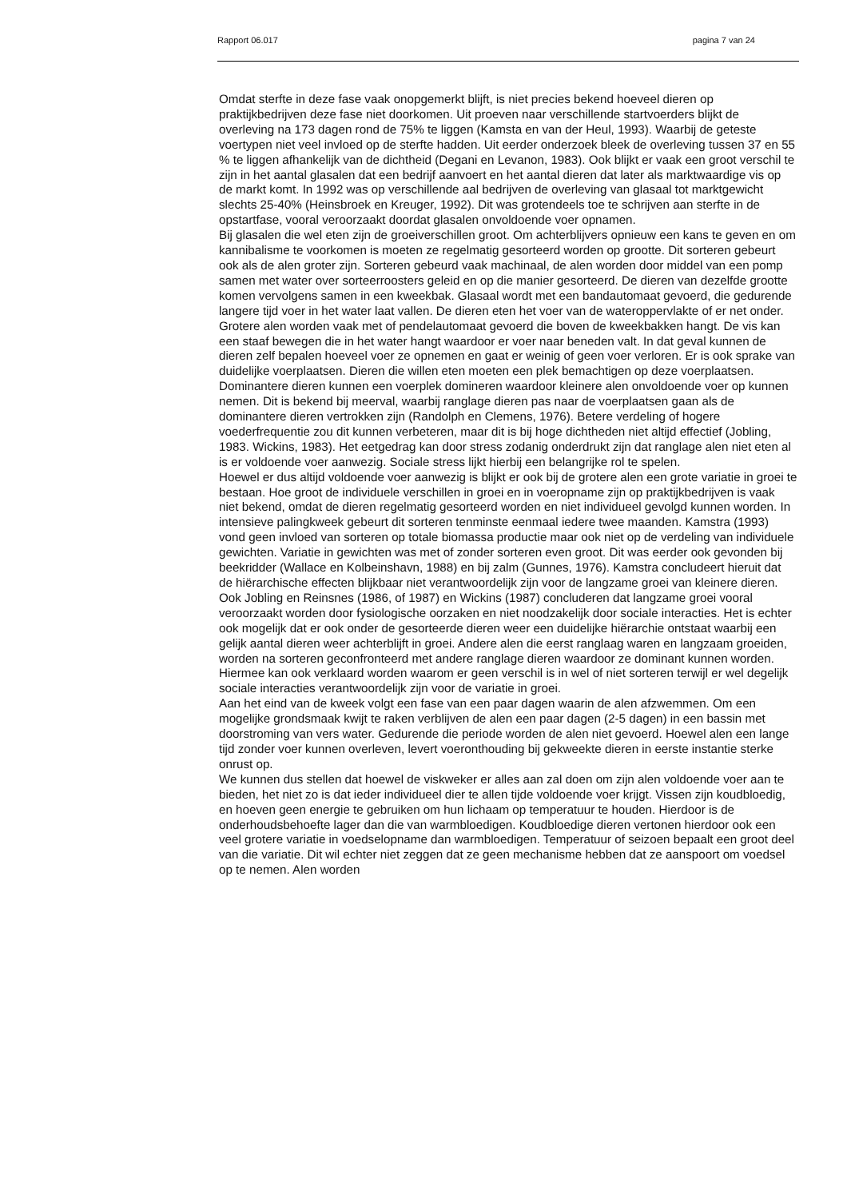Rapport 06.017 pagina 7 van 24
Omdat sterfte in deze fase vaak onopgemerkt blijft, is niet precies bekend hoeveel dieren op praktijkbedrijven deze fase niet doorkomen. Uit proeven naar verschillende startvoerders blijkt de overleving na 173 dagen rond de 75% te liggen (Kamsta en van der Heul, 1993). Waarbij de geteste voertypen niet veel invloed op de sterfte hadden. Uit eerder onderzoek bleek de overleving tussen 37 en 55 % te liggen afhankelijk van de dichtheid (Degani en Levanon, 1983). Ook blijkt er vaak een groot verschil te zijn in het aantal glasalen dat een bedrijf aanvoert en het aantal dieren dat later als marktwaardige vis op de markt komt. In 1992 was op verschillende aal bedrijven de overleving van glasaal tot marktgewicht slechts 25-40% (Heinsbroek en Kreuger, 1992). Dit was grotendeels toe te schrijven aan sterfte in de opstartfase, vooral veroorzaakt doordat glasalen onvoldoende voer opnamen.
Bij glasalen die wel eten zijn de groeiverschillen groot. Om achterblijvers opnieuw een kans te geven en om kannibalisme te voorkomen is moeten ze regelmatig gesorteerd worden op grootte. Dit sorteren gebeurt ook als de alen groter zijn. Sorteren gebeurd vaak machinaal, de alen worden door middel van een pomp samen met water over sorteerroosters geleid en op die manier gesorteerd. De dieren van dezelfde grootte komen vervolgens samen in een kweekbak. Glasaal wordt met een bandautomaat gevoerd, die gedurende langere tijd voer in het water laat vallen. De dieren eten het voer van de wateroppervlakte of er net onder. Grotere alen worden vaak met of pendelautomaat gevoerd die boven de kweekbakken hangt. De vis kan een staaf bewegen die in het water hangt waardoor er voer naar beneden valt. In dat geval kunnen de dieren zelf bepalen hoeveel voer ze opnemen en gaat er weinig of geen voer verloren. Er is ook sprake van duidelijke voerplaatsen. Dieren die willen eten moeten een plek bemachtigen op deze voerplaatsen. Dominantere dieren kunnen een voerplek domineren waardoor kleinere alen onvoldoende voer op kunnen nemen. Dit is bekend bij meerval, waarbij ranglage dieren pas naar de voerplaatsen gaan als de dominantere dieren vertrokken zijn (Randolph en Clemens, 1976). Betere verdeling of hogere voederfrequentie zou dit kunnen verbeteren, maar dit is bij hoge dichtheden niet altijd effectief (Jobling, 1983. Wickins, 1983). Het eetgedrag kan door stress zodanig onderdrukt zijn dat ranglage alen niet eten al is er voldoende voer aanwezig. Sociale stress lijkt hierbij een belangrijke rol te spelen.
Hoewel er dus altijd voldoende voer aanwezig is blijkt er ook bij de grotere alen een grote variatie in groei te bestaan. Hoe groot de individuele verschillen in groei en in voeropname zijn op praktijkbedrijven is vaak niet bekend, omdat de dieren regelmatig gesorteerd worden en niet individueel gevolgd kunnen worden. In intensieve palingkweek gebeurt dit sorteren tenminste eenmaal iedere twee maanden. Kamstra (1993) vond geen invloed van sorteren op totale biomassa productie maar ook niet op de verdeling van individuele gewichten. Variatie in gewichten was met of zonder sorteren even groot. Dit was eerder ook gevonden bij beekridder (Wallace en Kolbeinshavn, 1988) en bij zalm (Gunnes, 1976). Kamstra concludeert hieruit dat de hiërarchische effecten blijkbaar niet verantwoordelijk zijn voor de langzame groei van kleinere dieren. Ook Jobling en Reinsnes (1986, of 1987) en Wickins (1987) concluderen dat langzame groei vooral veroorzaakt worden door fysiologische oorzaken en niet noodzakelijk door sociale interacties. Het is echter ook mogelijk dat er ook onder de gesorteerde dieren weer een duidelijke hiërarchie ontstaat waarbij een gelijk aantal dieren weer achterblijft in groei. Andere alen die eerst ranglaag waren en langzaam groeiden, worden na sorteren geconfronteerd met andere ranglage dieren waardoor ze dominant kunnen worden. Hiermee kan ook verklaard worden waarom er geen verschil is in wel of niet sorteren terwijl er wel degelijk sociale interacties verantwoordelijk zijn voor de variatie in groei.
Aan het eind van de kweek volgt een fase van een paar dagen waarin de alen afzwemmen. Om een mogelijke grondsmaak kwijt te raken verblijven de alen een paar dagen (2-5 dagen) in een bassin met doorstroming van vers water. Gedurende die periode worden de alen niet gevoerd. Hoewel alen een lange tijd zonder voer kunnen overleven, levert voeronthouding bij gekweekte dieren in eerste instantie sterke onrust op.
We kunnen dus stellen dat hoewel de viskweker er alles aan zal doen om zijn alen voldoende voer aan te bieden, het niet zo is dat ieder individueel dier te allen tijde voldoende voer krijgt. Vissen zijn koudbloedig, en hoeven geen energie te gebruiken om hun lichaam op temperatuur te houden. Hierdoor is de onderhoudsbehoefte lager dan die van warmbloedigen. Koudbloedige dieren vertonen hierdoor ook een veel grotere variatie in voedselopname dan warmbloedigen. Temperatuur of seizoen bepaalt een groot deel van die variatie. Dit wil echter niet zeggen dat ze geen mechanisme hebben dat ze aanspoort om voedsel op te nemen. Alen worden